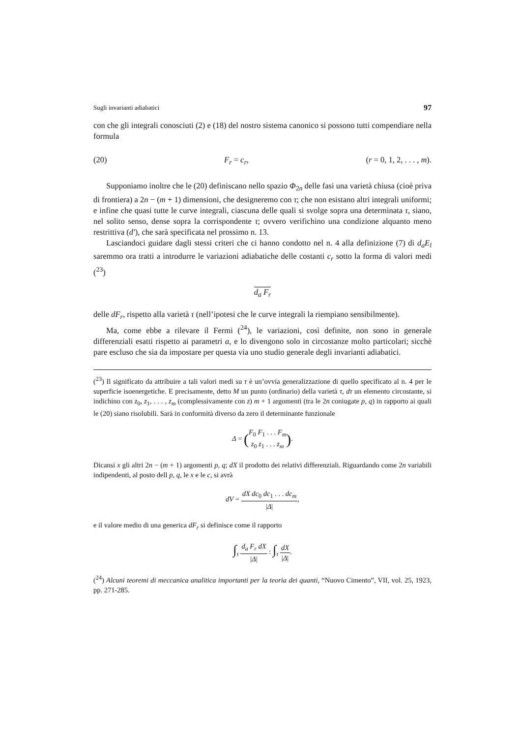Sugli invarianti adiabatici 97
con che gli integrali conosciuti (2) e (18) del nostro sistema canonico si possono tutti compendiare nella formula
(20) F<sub>r</sub> = c<sub>r</sub>, (r = 0, 1, 2, . . . , m).
Supponiamo inoltre che le (20) definiscano nello spazio Φ<sub>2n</sub> delle fasi una varietà chiusa (cioè priva di frontiera) a 2n − (m + 1) dimensioni, che designeremo con τ; che non esistano altri integrali uniformi; e infine che quasi tutte le curve integrali, ciascuna delle quali si svolge sopra una determinata τ, siano, nel solito senso, dense sopra la corrispondente τ; ovvero verifichino una condizione alquanto meno restrittiva (d′), che sarà specificata nel prossimo n. 13.
Lasciandoci guidare dagli stessi criteri che ci hanno condotto nel n. 4 alla definizione (7) di d<sub>a</sub>E<sub>l</sub> saremmo ora tratti a introdurre le variazioni adiabatiche delle costanti c<sub>r</sub> sotto la forma di valori medi (<sup>23</sup>)
d<sub>a</sub> F<sub>r</sub>
delle dF<sub>r</sub>, rispetto alla varietà τ (nell’ipotesi che le curve integrali la riempiano sensibilmente).
Ma, come ebbe a rilevare il Fermi (<sup>24</sup>), le variazioni, così definite, non sono in generale differenziali esatti rispetto ai parametri a, e lo divengono solo in circostanze molto particolari; sicchè pare escluso che sia da impostare per questa via uno studio generale degli invarianti adiabatici.
(<sup>23</sup>) Il significato da attribuire a tali valori medi su τ è un’ovvia generalizzazione di quello specificato al n. 4 per le superficie isoenergetiche. E precisamente, detto M un punto (ordinario) della varietà τ, dτ un elemento circostante, si indichino con z<sub>0</sub>, z<sub>1</sub>, . . . , z<sub>m</sub> (complessivamente con z) m + 1 argomenti (tra le 2n coniugate p, q) in rapporto ai quali le (20) siano risolubili. Sarà in conformità diverso da zero il determinante funzionale
Δ = (F<sub>0</sub> F<sub>1</sub> . . . F<sub>m</sub> z<sub>0</sub> z<sub>1</sub> . . . z<sub>m</sub>).
Dicansi x gli altri 2n − (m + 1) argomenti p, q; dX il prodotto dei relativi differenziali. Riguardando come 2n variabili indipendenti, al posto dell p, q, le x e le c, si avrà
dV = dX dc<sub>0</sub> dc<sub>1</sub> . . . dc<sub>m</sub> |Δ|,
e il valore medio di una generica dF<sub>r</sub> si definisce come il rapporto
∫<sub>τ</sub> d<sub>a</sub> F<sub>r</sub> dX |Δ| : ∫<sub>τ</sub> dX |Δ|.
(<sup>24</sup>) Alcuni teoremi di meccanica analitica importanti per la teoria dei quanti, “Nuovo Cimento”, VII, vol. 25, 1923, pp. 271-285.